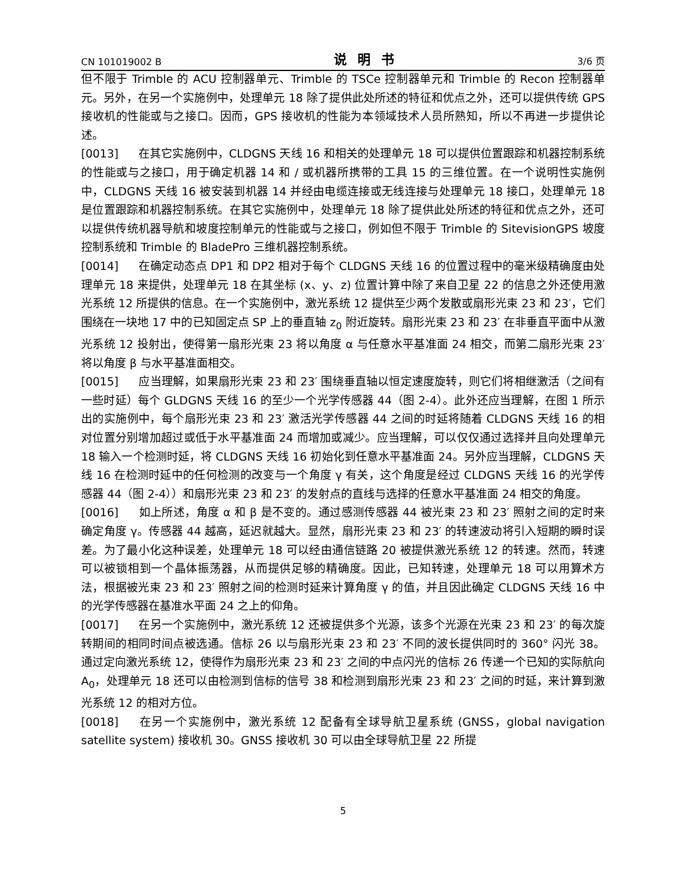CN 101019002 B 说明书 3/6 页
但不限于 Trimble 的 ACU 控制器单元、Trimble 的 TSCe 控制器单元和 Trimble 的 Recon 控制器单元。另外，在另一个实施例中，处理单元 18 除了提供此处所述的特征和优点之外，还可以提供传统 GPS 接收机的性能或与之接口。因而，GPS 接收机的性能为本领域技术人员所熟知，所以不再进一步提供论述。
[0013] 在其它实施例中，CLDGNS 天线 16 和相关的处理单元 18 可以提供位置跟踪和机器控制系统的性能或与之接口，用于确定机器 14 和 / 或机器所携带的工具 15 的三维位置。在一个说明性实施例中，CLDGNS 天线 16 被安装到机器 14 并经由电缆连接或无线连接与处理单元 18 接口，处理单元 18 是位置跟踪和机器控制系统。在其它实施例中，处理单元 18 除了提供此处所述的特征和优点之外，还可以提供传统机器导航和坡度控制单元的性能或与之接口，例如但不限于 Trimble 的 SitevisionGPS 坡度控制系统和 Trimble 的 BladePro 三维机器控制系统。
[0014] 在确定动态点 DP1 和 DP2 相对于每个 CLDGNS 天线 16 的位置过程中的毫米级精确度由处理单元 18 来提供，处理单元 18 在其坐标 (x、y、z) 位置计算中除了来自卫星 22 的信息之外还使用激光系统 12 所提供的信息。在一个实施例中，激光系统 12 提供至少两个发散或扇形光束 23 和 23′，它们围绕在一块地 17 中的已知固定点 SP 上的垂直轴 z<sub>0</sub> 附近旋转。扇形光束 23 和 23′ 在非垂直平面中从激光系统 12 投射出，使得第一扇形光束 23 将以角度 α 与任意水平基准面 24 相交，而第二扇形光束 23′ 将以角度 β 与水平基准面相交。
[0015] 应当理解，如果扇形光束 23 和 23′ 围绕垂直轴以恒定速度旋转，则它们将相继激活（之间有一些时延）每个 GLDGNS 天线 16 的至少一个光学传感器 44（图 2-4）。此外还应当理解，在图 1 所示出的实施例中，每个扇形光束 23 和 23′ 激活光学传感器 44 之间的时延将随着 CLDGNS 天线 16 的相对位置分别增加超过或低于水平基准面 24 而增加或减少。应当理解，可以仅仅通过选择并且向处理单元 18 输入一个检测时延，将 CLDGNS 天线 16 初始化到任意水平基准面 24。另外应当理解，CLDGNS 天线 16 在检测时延中的任何检测的改变与一个角度 γ 有关，这个角度是经过 CLDGNS 天线 16 的光学传感器 44（图 2-4））和扇形光束 23 和 23′ 的发射点的直线与选择的任意水平基准面 24 相交的角度。
[0016] 如上所述，角度 α 和 β 是不变的。通过感测传感器 44 被光束 23 和 23′ 照射之间的定时来确定角度 γ。传感器 44 越高，延迟就越大。显然，扇形光束 23 和 23′ 的转速波动将引入短期的瞬时误差。为了最小化这种误差，处理单元 18 可以经由通信链路 20 被提供激光系统 12 的转速。然而，转速可以被锁相到一个晶体振荡器，从而提供足够的精确度。因此，已知转速，处理单元 18 可以用算术方法，根据被光束 23 和 23′ 照射之间的检测时延来计算角度 γ 的值，并且因此确定 CLDGNS 天线 16 中的光学传感器在基准水平面 24 之上的仰角。
[0017] 在另一个实施例中，激光系统 12 还被提供多个光源，该多个光源在光束 23 和 23′ 的每次旋转期间的相同时间点被选通。信标 26 以与扇形光束 23 和 23′ 不同的波长提供同时的 360° 闪光 38。通过定向激光系统 12，使得作为扇形光束 23 和 23′ 之间的中点闪光的信标 26 传递一个已知的实际航向 A<sub>0</sub>，处理单元 18 还可以由检测到信标的信号 38 和检测到扇形光束 23 和 23′ 之间的时延，来计算到激光系统 12 的相对方位。
[0018] 在另一个实施例中，激光系统 12 配备有全球导航卫星系统 (GNSS，global navigation satellite system) 接收机 30。GNSS 接收机 30 可以由全球导航卫星 22 所提
5